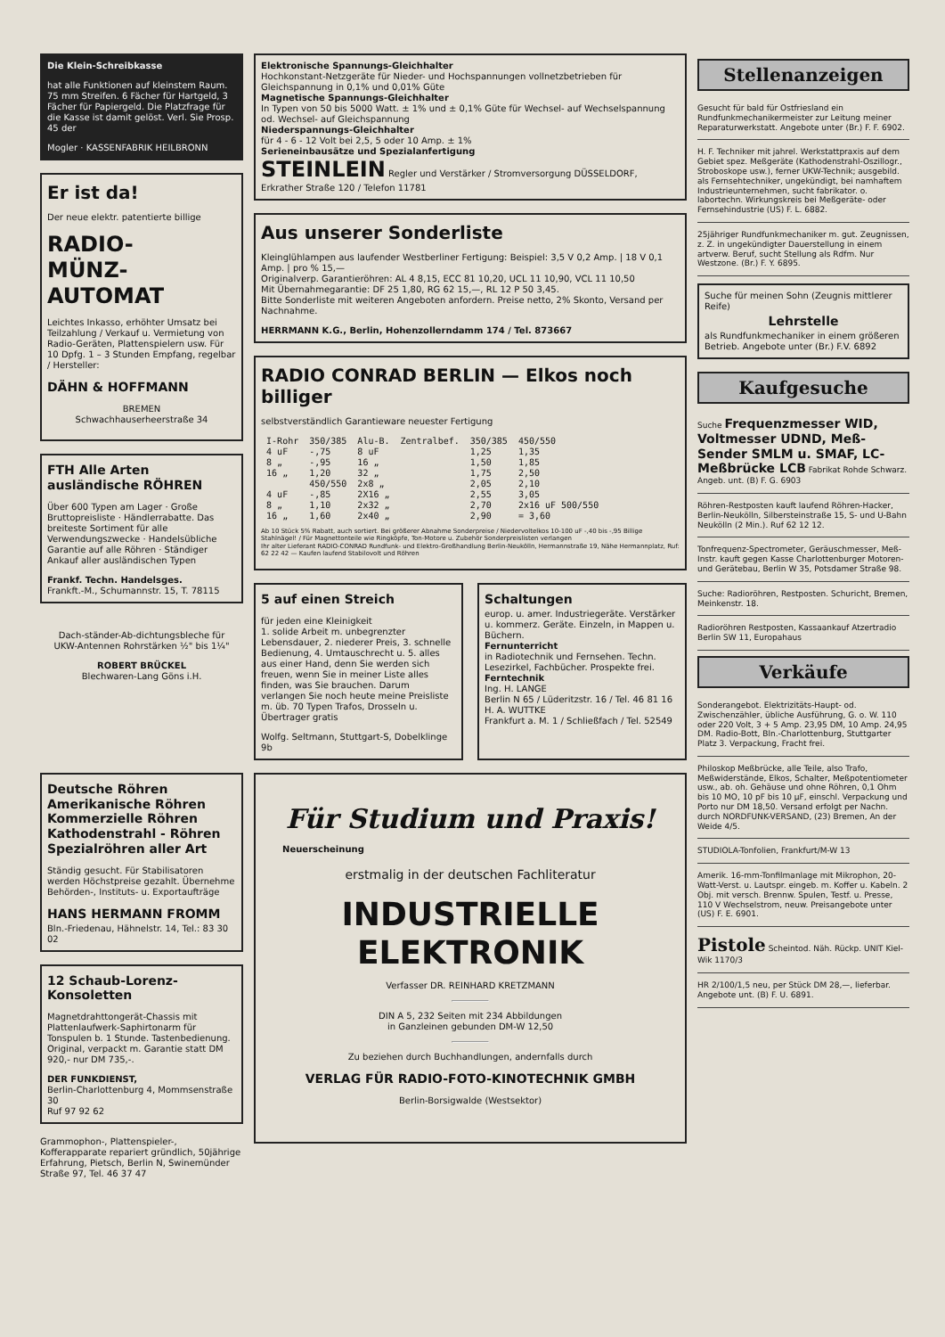Die Klein-Schreibkasse
hat alle Funktionen auf kleinstem Raum. 75 mm Streifen. 6 Fächer für Hartgeld, 3 Fächer für Papiergeld. Die Platzfrage für die Kasse ist damit gelöst. Verl. Sie Prosp. 45 der
Mogler · KASSENFABRIK HEILBRONN
Er ist da!
Der neue elektr. patentierte billige
RADIO-
MÜNZ-
AUTOMAT
Leichtes Inkasso, erhöhter Umsatz bei Teilzahlung / Verkauf u. Vermietung von Radio-Geräten, Plattenspielern usw. Für 10 Dpfg. 1 – 3 Stunden Empfang, regelbar / Hersteller:
DÄHN & HOFFMANN
BREMEN
Schwachhauserheerstraße 34
FTH Alle Arten ausländische RÖHREN
Über 600 Typen am Lager · Große Bruttopreisliste · Händlerrabatte. Das breiteste Sortiment für alle Verwendungszwecke · Handelsübliche Garantie auf alle Röhren · Ständiger Ankauf aller ausländischen Typen
Frankf. Techn. Handelsges.
Frankft.-M., Schumannstr. 15, T. 78115
Dach-ständer-Ab-dichtungsbleche für UKW-Antennen Rohrstärken ½" bis 1¼"
ROBERT BRÜCKEL
Blechwaren-Lang Göns i.H.
Deutsche Röhren
Amerikanische Röhren
Kommerzielle Röhren
Kathodenstrahl - Röhren
Spezialröhren aller Art
Ständig gesucht. Für Stabilisatoren werden Höchstpreise gezahlt. Übernehme Behörden-, Instituts- u. Exportaufträge
HANS HERMANN FROMM
Bln.-Friedenau, Hähnelstr. 14, Tel.: 83 30 02
12 Schaub-Lorenz-Konsoletten
Magnetdrahttongerät-Chassis mit Plattenlaufwerk-Saphirtonarm für Tonspulen b. 1 Stunde. Tastenbedienung. Original, verpackt m. Garantie statt DM 920,- nur DM 735,-.
DER FUNKDIENST,
Berlin-Charlottenburg 4, Mommsenstraße 30
Ruf 97 92 62
Grammophon-, Plattenspieler-, Kofferapparate repariert gründlich, 50jährige Erfahrung, Pietsch, Berlin N, Swinemünder Straße 97, Tel. 46 37 47
Elektronische Spannungs-Gleichhalter
Hochkonstant-Netzgeräte für Nieder- und Hochspannungen vollnetzbetrieben für Gleichspannung in 0,1% und 0,01% Güte
Magnetische Spannungs-Gleichhalter
In Typen von 50 bis 5000 Watt. ± 1% und ± 0,1% Güte für Wechsel- auf Wechselspannung od. Wechsel- auf Gleichspannung
Niederspannungs-Gleichhalter
für 4 - 6 - 12 Volt bei 2,5, 5 oder 10 Amp. ± 1%
Serieneinbausätze und Spezialanfertigung
STEINLEIN Regler und Verstärker / Stromversorgung DÜSSELDORF, Erkrather Straße 120 / Telefon 11781
Aus unserer Sonderliste
Kleinglühlampen aus laufender Westberliner Fertigung: Beispiel: 3,5 V 0,2 Amp. | 18 V 0,1 Amp. | pro % 15,—
Originalverp. Garantieröhren: AL 4 8,15, ECC 81 10,20, UCL 11 10,90, VCL 11 10,50
Mit Übernahmegarantie: DF 25 1,80, RG 62 15,—, RL 12 P 50 3,45.
Bitte Sonderliste mit weiteren Angeboten anfordern. Preise netto, 2% Skonto, Versand per Nachnahme.
HERRMANN K.G., Berlin, Hohenzollerndamm 174 / Tel. 873667
RADIO CONRAD BERLIN — Elkos noch billiger
selbstverständlich Garantieware neuester Fertigung
| I-Rohr | 350/385 | Alu-B. | Zentralbef. | 350/385 | 450/550 |
| 4 uF | -,75 | 8 uF | | 1,25 | 1,35 |
| 8 „ | -,95 | 16 „ | | 1,50 | 1,85 |
| 16 „ | 1,20 | 32 „ | | 1,75 | 2,50 |
| | 450/550 | 2x8 „ | | 2,05 | 2,10 |
| 4 uF | -,85 | 2X16 „ | | 2,55 | 3,05 |
| 8 „ | 1,10 | 2x32 „ | | 2,70 | 2x16 uF 500/550 |
| 16 „ | 1,60 | 2x40 „ | | 2,90 | = 3,60 |
Ab 10 Stück 5% Rabatt, auch sortiert. Bei größerer Abnahme Sonderpreise / Niedervoltelkos 10-100 uF -,40 bis -,95 Billige Stahlnägel! / Für Magnettonteile wie Ringköpfe, Ton-Motore u. Zubehör Sonderpreislisten verlangen
Ihr alter Lieferant RADIO-CONRAD Rundfunk- und Elektro-Großhandlung Berlin-Neukölln, Hermannstraße 19, Nähe Hermannplatz, Ruf: 62 22 42 — Kaufen laufend Stabilovolt und Röhren
5 auf einen Streich
für jeden eine Kleinigkeit
1. solide Arbeit m. unbegrenzter Lebensdauer, 2. niederer Preis, 3. schnelle Bedienung, 4. Umtauschrecht u. 5. alles aus einer Hand, denn Sie werden sich freuen, wenn Sie in meiner Liste alles finden, was Sie brauchen. Darum verlangen Sie noch heute meine Preisliste m. üb. 70 Typen Trafos, Drosseln u. Übertrager gratis
Wolfg. Seltmann, Stuttgart-S, Dobelklinge 9b
Schaltungen
europ. u. amer. Industriegeräte. Verstärker u. kommerz. Geräte. Einzeln, in Mappen u. Büchern.
Fernunterricht
in Radiotechnik und Fernsehen. Techn. Lesezirkel, Fachbücher. Prospekte frei.
Ferntechnik
Ing. H. LANGE
Berlin N 65 / Lüderitzstr. 16 / Tel. 46 81 16
H. A. WUTTKE
Frankfurt a. M. 1 / Schließfach / Tel. 52549
Für Studium und Praxis!
Neuerscheinung
erstmalig in der deutschen Fachliteratur
INDUSTRIELLE
ELEKTRONIK
Verfasser DR. REINHARD KRETZMANN
DIN A 5, 232 Seiten mit 234 Abbildungen
in Ganzleinen gebunden DM-W 12,50
Zu beziehen durch Buchhandlungen, andernfalls durch
VERLAG FÜR RADIO-FOTO-KINOTECHNIK GMBH
Berlin-Borsigwalde (Westsektor)
Stellenanzeigen
Gesucht für bald für Ostfriesland ein Rundfunkmechanikermeister zur Leitung meiner Reparaturwerkstatt. Angebote unter (Br.) F. F. 6902.
H. F. Techniker mit jahrel. Werkstattpraxis auf dem Gebiet spez. Meßgeräte (Kathodenstrahl-Oszillogr., Stroboskope usw.), ferner UKW-Technik; ausgebild. als Fernsehtechniker, ungekündigt, bei namhaftem Industrieunternehmen, sucht fabrikator. o. labortechn. Wirkungskreis bei Meßgeräte- oder Fernsehindustrie (US) F. L. 6882.
25jähriger Rundfunkmechaniker m. gut. Zeugnissen, z. Z. in ungekündigter Dauerstellung in einem artverw. Beruf, sucht Stellung als Rdfm. Nur Westzone. (Br.) F. Y. 6895.
Suche für meinen Sohn (Zeugnis mittlerer Reife)
Lehrstelle
als Rundfunkmechaniker in einem größeren Betrieb. Angebote unter (Br.) F.V. 6892
Kaufgesuche
Suche Frequenzmesser WID, Voltmesser UDND, Meß-Sender SMLM u. SMAF, LC-Meßbrücke LCB Fabrikat Rohde Schwarz. Angeb. unt. (B) F. G. 6903
Röhren-Restposten kauft laufend Röhren-Hacker, Berlin-Neukölln, Silbersteinstraße 15, S- und U-Bahn Neukölln (2 Min.). Ruf 62 12 12.
Tonfrequenz-Spectrometer, Geräuschmesser, Meß-Instr. kauft gegen Kasse Charlottenburger Motoren- und Gerätebau, Berlin W 35, Potsdamer Straße 98.
Suche: Radioröhren, Restposten. Schuricht, Bremen, Meinkenstr. 18.
Radioröhren Restposten, Kassaankauf Atzertradio Berlin SW 11, Europahaus
Verkäufe
Sonderangebot. Elektrizitäts-Haupt- od. Zwischenzähler, übliche Ausführung, G. o. W. 110 oder 220 Volt, 3 + 5 Amp. 23,95 DM, 10 Amp. 24,95 DM. Radio-Bott, Bln.-Charlottenburg, Stuttgarter Platz 3. Verpackung, Fracht frei.
Philoskop Meßbrücke, alle Teile, also Trafo, Meßwiderstände, Elkos, Schalter, Meßpotentiometer usw., ab. oh. Gehäuse und ohne Röhren, 0,1 Ohm bis 10 MO, 10 pF bis 10 µF, einschl. Verpackung und Porto nur DM 18,50. Versand erfolgt per Nachn. durch NORDFUNK-VERSAND, (23) Bremen, An der Weide 4/5.
STUDIOLA-Tonfolien, Frankfurt/M-W 13
Amerik. 16-mm-Tonfilmanlage mit Mikrophon, 20-Watt-Verst. u. Lautspr. eingeb. m. Koffer u. Kabeln. 2 Obj. mit versch. Brennw. Spulen, Testf. u. Presse, 110 V Wechselstrom, neuw. Preisangebote unter (US) F. E. 6901.
Pistole Scheintod. Näh. Rückp. UNIT Kiel-Wik 1170/3
HR 2/100/1,5 neu, per Stück DM 28,—, lieferbar. Angebote unt. (B) F. U. 6891.